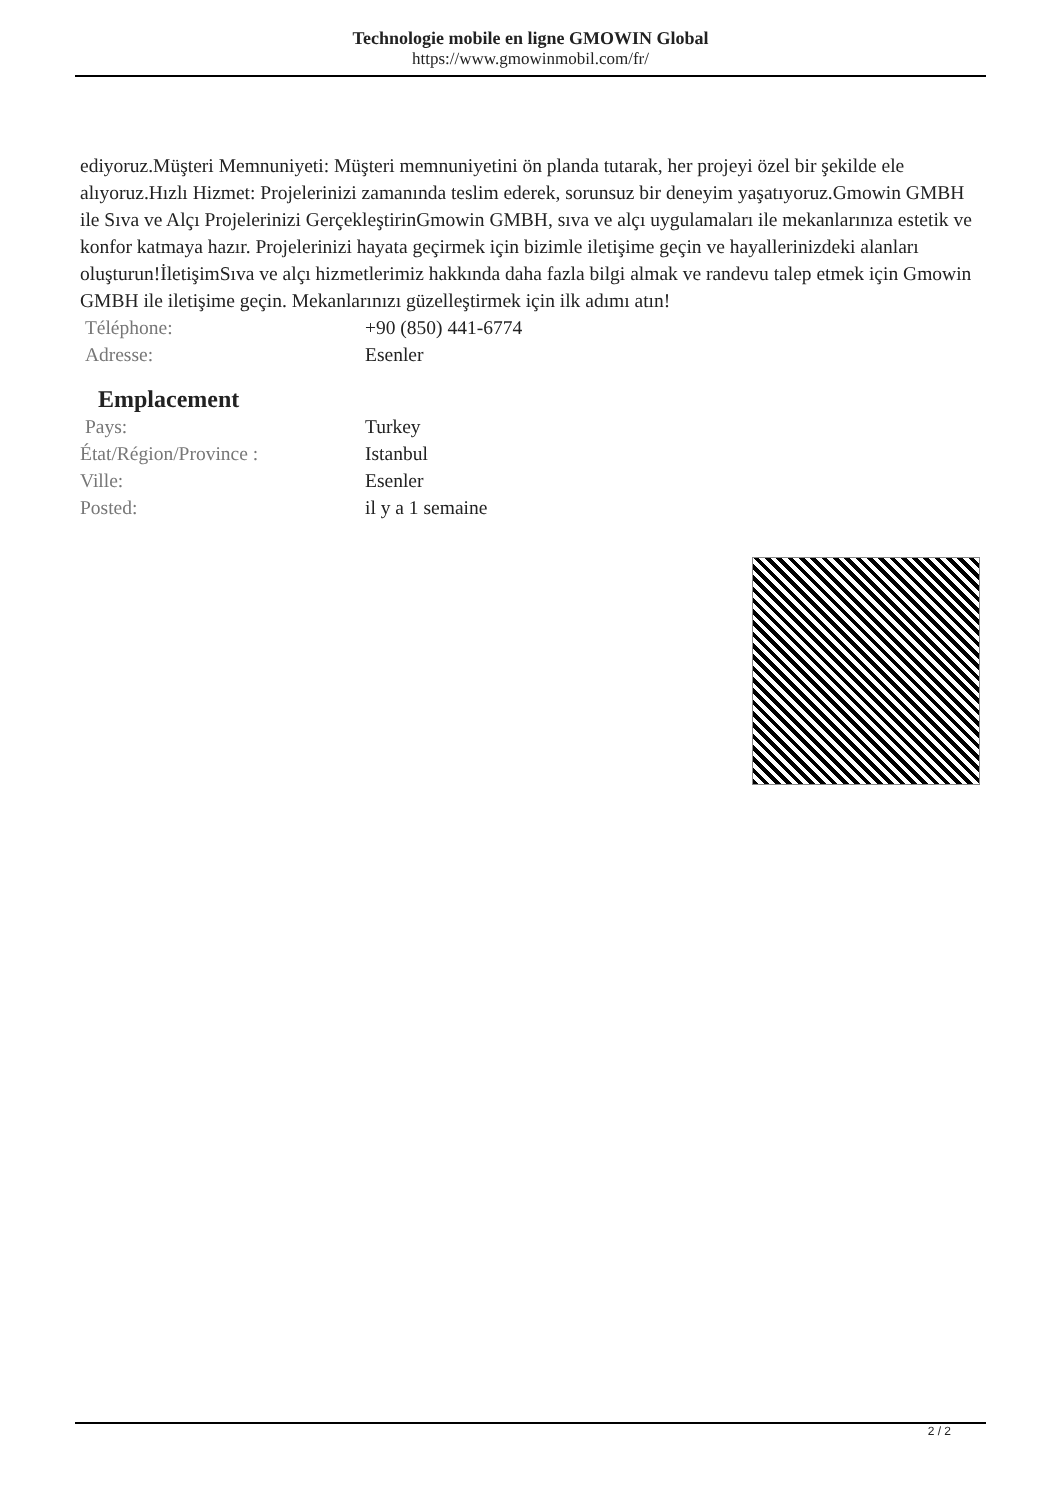Technologie mobile en ligne GMOWIN Global
https://www.gmowinmobil.com/fr/
ediyoruz.Müşteri Memnuniyeti: Müşteri memnuniyetini ön planda tutarak, her projeyi özel bir şekilde ele alıyoruz.Hızlı Hizmet: Projelerinizi zamanında teslim ederek, sorunsuz bir deneyim yaşatıyoruz.Gmowin GMBH ile Sıva ve Alçı Projelerinizi GerçekleştirinGmowin GMBH, sıva ve alçı uygulamaları ile mekanlarınıza estetik ve konfor katmaya hazır. Projelerinizi hayata geçirmek için bizimle iletişime geçin ve hayallerinizdeki alanları oluşturun!İletişimSıva ve alçı hizmetlerimiz hakkında daha fazla bilgi almak ve randevu talep etmek için Gmowin GMBH ile iletişime geçin. Mekanlarınızı güzelleştirmek için ilk adımı atın!
| Téléphone: | +90 (850) 441-6774 |
| Adresse: | Esenler |
Emplacement
| Pays: | Turkey |
| État/Région/Province : | Istanbul |
| Ville: | Esenler |
| Posted: | il y a 1 semaine |
2 / 2